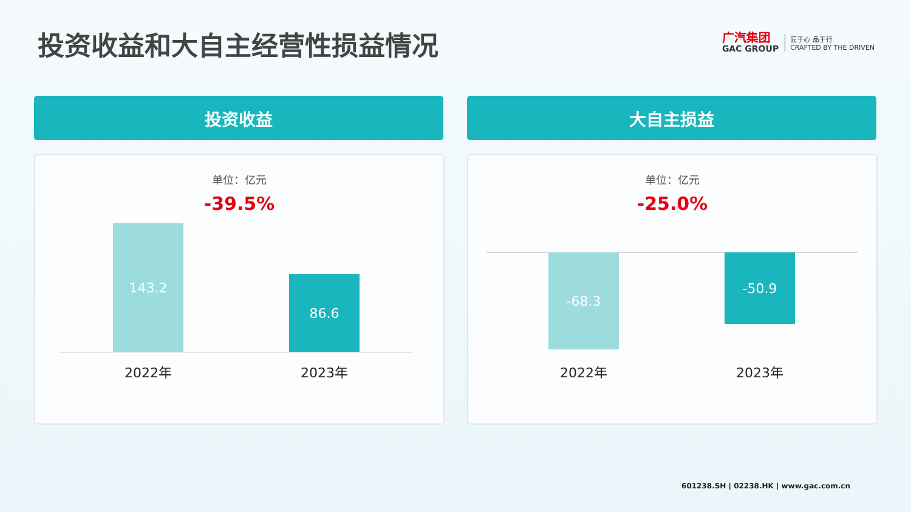投资收益和大自主经营性损益情况
广汽集团
GAC GROUP
匠于心 品于行
CRAFTED BY THE DRIVEN
投资收益 大自主损益
单位：亿元
-39.5%
143.2
86.6
2022年 2023年
单位：亿元
-25.0%
-68.3 -50.9
2022年 2023年
601238.SH | 02238.HK | www.gac.com.cn